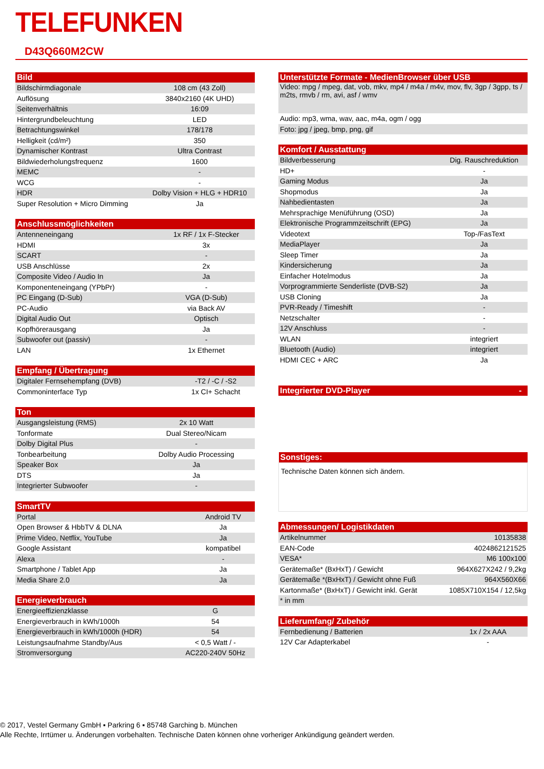TELEFUNKEN
D43Q660M2CW
| Bild | |
| --- | --- |
| Bildschirmdiagonale | 108 cm (43 Zoll) |
| Auflösung | 3840x2160 (4K UHD) |
| Seitenverhältnis | 16:09 |
| Hintergrundbeleuchtung | LED |
| Betrachtungswinkel | 178/178 |
| Helligkeit (cd/m²) | 350 |
| Dynamischer Kontrast | Ultra Contrast |
| Bildwiederholungsfrequenz | 1600 |
| MEMC | - |
| WCG | - |
| HDR | Dolby Vision + HLG + HDR10 |
| Super Resolution + Micro Dimming | Ja |
| Anschlussmöglichkeiten | |
| --- | --- |
| Antenneneingang | 1x RF / 1x F-Stecker |
| HDMI | 3x |
| SCART | - |
| USB Anschlüsse | 2x |
| Composite Video / Audio In | Ja |
| Komponenteneingang (YPbPr) | - |
| PC Eingang (D-Sub) | VGA (D-Sub) |
| PC-Audio | via Back AV |
| Digital Audio Out | Optisch |
| Kopfhörerausgang | Ja |
| Subwoofer out (passiv) | - |
| LAN | 1x Ethernet |
| Empfang / Übertragung | |
| --- | --- |
| Digitaler Fernsehempfang (DVB) | -T2 / -C / -S2 |
| Commoninterface Typ | 1x CI+ Schacht |
| Ton | |
| --- | --- |
| Ausgangsleistung (RMS) | 2x 10 Watt |
| Tonformate | Dual Stereo/Nicam |
| Dolby Digital Plus | - |
| Tonbearbeitung | Dolby Audio Processing |
| Speaker Box | Ja |
| DTS | Ja |
| Integrierter Subwoofer | - |
| SmartTV | |
| --- | --- |
| Portal | Android TV |
| Open Browser & HbbTV & DLNA | Ja |
| Prime Video, Netflix, YouTube | Ja |
| Google Assistant | kompatibel |
| Alexa | - |
| Smartphone / Tablet App | Ja |
| Media Share 2.0 | Ja |
| Energieverbrauch | |
| --- | --- |
| Energieeffizienzklasse | G |
| Energieverbrauch in kWh/1000h | 54 |
| Energieverbrauch in kWh/1000h (HDR) | 54 |
| Leistungsaufnahme Standby/Aus | < 0,5 Watt / - |
| Stromversorgung | AC220-240V 50Hz |
| Unterstützte Formate - MedienBrowser über USB |
| --- |
| Video: mpg / mpeg, dat, vob, mkv, mp4 / m4a / m4v, mov, flv, 3gp / 3gpp, ts / m2ts, rmvb / rm, avi, asf / wmv |
| Audio: mp3, wma, wav, aac, m4a, ogm / ogg |
| Foto: jpg / jpeg, bmp, png, gif |
| Komfort / Ausstattung | |
| --- | --- |
| Bildverbesserung | Dig. Rauschreduktion |
| HD+ | - |
| Gaming Modus | Ja |
| Shopmodus | Ja |
| Nahbedientasten | Ja |
| Mehrsprachige Menüführung (OSD) | Ja |
| Elektronische Programmzeitschrift (EPG) | Ja |
| Videotext | Top-/FasText |
| MediaPlayer | Ja |
| Sleep Timer | Ja |
| Kindersicherung | Ja |
| Einfacher Hotelmodus | Ja |
| Vorprogrammierte Senderliste (DVB-S2) | Ja |
| USB Cloning | Ja |
| PVR-Ready / Timeshift | - |
| Netzschalter | - |
| 12V Anschluss | - |
| WLAN | integriert |
| Bluetooth (Audio) | integriert |
| HDMI CEC + ARC | Ja |
| Integrierter DVD-Player | - |
| --- | --- |
| Sonstiges: |
| --- |
| Technische Daten können sich ändern. |
| Abmessungen/ Logistikdaten | |
| --- | --- |
| Artikelnummer | 10135838 |
| EAN-Code | 4024862121525 |
| VESA* | M6 100x100 |
| Gerätemaße* (BxHxT) / Gewicht | 964X627X242 / 9,2kg |
| Gerätemaße *(BxHxT) / Gewicht ohne Fuß | 964X560X66 |
| Kartonmaße* (BxHxT) / Gewicht inkl. Gerät | 1085X710X154 / 12,5kg |
| * in mm | |
| Lieferumfang/ Zubehör | |
| --- | --- |
| Fernbedienung / Batterien | 1x / 2x AAA |
| 12V Car Adapterkabel | - |
© 2017, Vestel Germany GmbH ▪ Parkring 6 ▪ 85748 Garching b. München
Alle Rechte, Irrtümer u. Änderungen vorbehalten. Technische Daten können ohne vorheriger Ankündigung geändert werden.